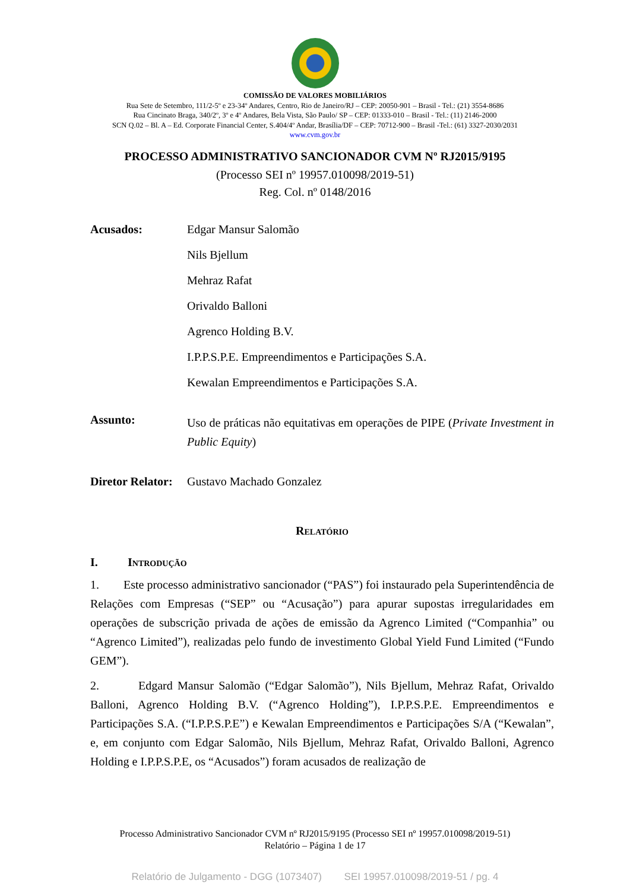COMISSÃO DE VALORES MOBILIÁRIOS
Rua Sete de Setembro, 111/2-5º e 23-34º Andares, Centro, Rio de Janeiro/RJ – CEP: 20050-901 – Brasil - Tel.: (21) 3554-8686
Rua Cincinato Braga, 340/2º, 3º e 4º Andares, Bela Vista, São Paulo/ SP – CEP: 01333-010 – Brasil - Tel.: (11) 2146-2000
SCN Q.02 – Bl. A – Ed. Corporate Financial Center, S.404/4º Andar, Brasília/DF – CEP: 70712-900 – Brasil -Tel.: (61) 3327-2030/2031
www.cvm.gov.br
PROCESSO ADMINISTRATIVO SANCIONADOR CVM Nº RJ2015/9195
(Processo SEI nº 19957.010098/2019-51)
Reg. Col. nº 0148/2016
Acusados:
Edgar Mansur Salomão
Nils Bjellum
Mehraz Rafat
Orivaldo Balloni
Agrenco Holding B.V.
I.P.P.S.P.E. Empreendimentos e Participações S.A.
Kewalan Empreendimentos e Participações S.A.
Assunto:
Uso de práticas não equitativas em operações de PIPE (Private Investment in Public Equity)
Diretor Relator:
Gustavo Machado Gonzalez
Relatório
I. Introdução
1. Este processo administrativo sancionador (“PAS”) foi instaurado pela Superintendência de Relações com Empresas (“SEP” ou “Acusação”) para apurar supostas irregularidades em operações de subscrição privada de ações de emissão da Agrenco Limited (“Companhia” ou “Agrenco Limited”), realizadas pelo fundo de investimento Global Yield Fund Limited (“Fundo GEM”).
2. Edgard Mansur Salomão (“Edgar Salomão”), Nils Bjellum, Mehraz Rafat, Orivaldo Balloni, Agrenco Holding B.V. (“Agrenco Holding”), I.P.P.S.P.E. Empreendimentos e Participações S.A. (“I.P.P.S.P.E”) e Kewalan Empreendimentos e Participações S/A (“Kewalan”, e, em conjunto com Edgar Salomão, Nils Bjellum, Mehraz Rafat, Orivaldo Balloni, Agrenco Holding e I.P.P.S.P.E, os “Acusados”) foram acusados de realização de
Processo Administrativo Sancionador CVM nº RJ2015/9195 (Processo SEI nº 19957.010098/2019-51)
Relatório – Página 1 de 17
Relatório de Julgamento - DGG (1073407) SEI 19957.010098/2019-51 / pg. 4